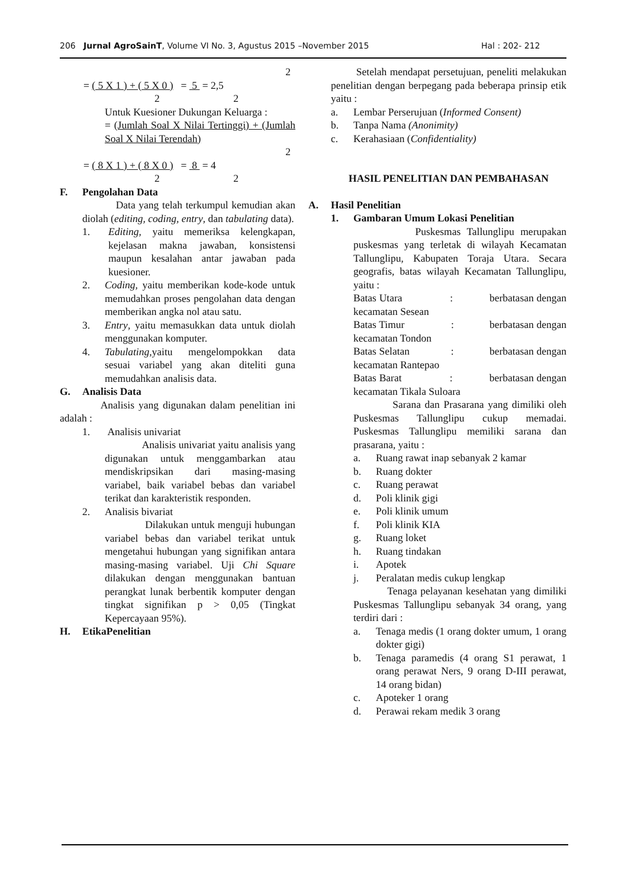206 Jurnal AgroSainT, Volume VI No. 3, Agustus 2015 –November 2015 Hal : 202- 212
2
= ( 5 X 1 ) + ( 5 X 0 ) = 5 = 2,5
2 2
Untuk Kuesioner Dukungan Keluarga :
= (Jumlah Soal X Nilai Tertinggi) + (Jumlah Soal X Nilai Terendah)
2
= ( 8 X 1 ) + ( 8 X 0 ) = 8 = 4
2 2
F. Pengolahan Data
Data yang telah terkumpul kemudian akan diolah (editing, coding, entry, dan tabulating data).
1. Editing, yaitu memeriksa kelengkapan, kejelasan makna jawaban, konsistensi maupun kesalahan antar jawaban pada kuesioner.
2. Coding, yaitu memberikan kode-kode untuk memudahkan proses pengolahan data dengan memberikan angka nol atau satu.
3. Entry, yaitu memasukkan data untuk diolah menggunakan komputer.
4. Tabulating,yaitu mengelompokkan data sesuai variabel yang akan diteliti guna memudahkan analisis data.
G. Analisis Data
Analisis yang digunakan dalam penelitian ini adalah :
1. Analisis univariat
Analisis univariat yaitu analisis yang digunakan untuk menggambarkan atau mendiskripsikan dari masing-masing variabel, baik variabel bebas dan variabel terikat dan karakteristik responden.
2. Analisis bivariat
Dilakukan untuk menguji hubungan variabel bebas dan variabel terikat untuk mengetahui hubungan yang signifikan antara masing-masing variabel. Uji Chi Square dilakukan dengan menggunakan bantuan perangkat lunak berbentik komputer dengan tingkat signifikan p > 0,05 (Tingkat Kepercayaan 95%).
H. EtikaPenelitian
Setelah mendapat persetujuan, peneliti melakukan penelitian dengan berpegang pada beberapa prinsip etik yaitu :
a. Lembar Perserujuan (Informed Consent)
b. Tanpa Nama (Anonimity)
c. Kerahasiaan (Confidentiality)
HASIL PENELITIAN DAN PEMBAHASAN
A. Hasil Penelitian
1. Gambaran Umum Lokasi Penelitian
Puskesmas Tallunglipu merupakan puskesmas yang terletak di wilayah Kecamatan Tallunglipu, Kabupaten Toraja Utara. Secara geografis, batas wilayah Kecamatan Tallunglipu, yaitu :
Batas Utara : berbatasan dengan kecamatan Sesean
Batas Timur : berbatasan dengan kecamatan Tondon
Batas Selatan : berbatasan dengan kecamatan Rantepao
Batas Barat : berbatasan dengan kecamatan Tikala Suloara
Sarana dan Prasarana yang dimiliki oleh Puskesmas Tallunglipu cukup memadai. Puskesmas Tallunglipu memiliki sarana dan prasarana, yaitu :
a. Ruang rawat inap sebanyak 2 kamar
b. Ruang dokter
c. Ruang perawat
d. Poli klinik gigi
e. Poli klinik umum
f. Poli klinik KIA
g. Ruang loket
h. Ruang tindakan
i. Apotek
j. Peralatan medis cukup lengkap
Tenaga pelayanan kesehatan yang dimiliki Puskesmas Tallunglipu sebanyak 34 orang, yang terdiri dari :
a. Tenaga medis (1 orang dokter umum, 1 orang dokter gigi)
b. Tenaga paramedis (4 orang S1 perawat, 1 orang perawat Ners, 9 orang D-III perawat, 14 orang bidan)
c. Apoteker 1 orang
d. Perawai rekam medik 3 orang